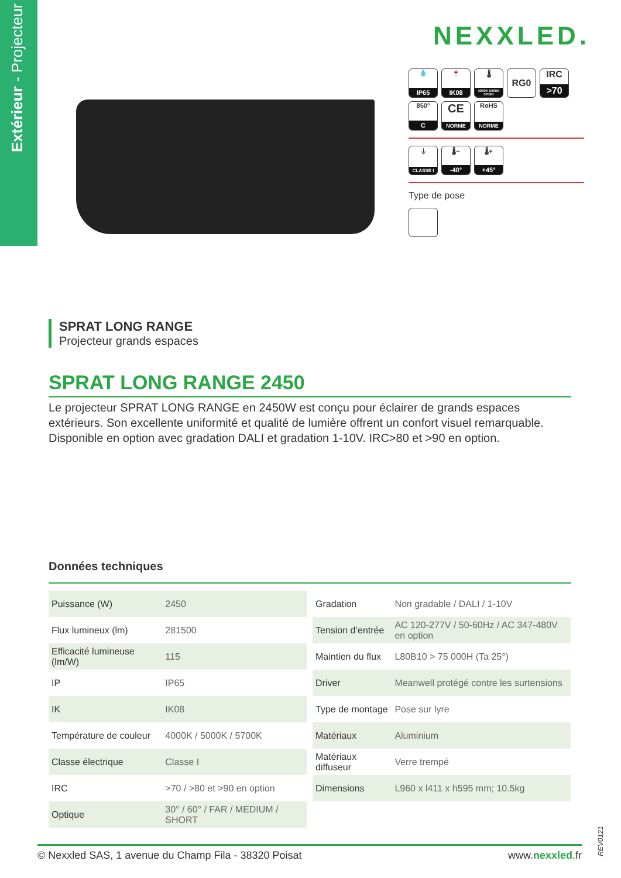Extérieur - Projecteur
NEXXLED.
💧 IP65 🍷 IK08
🌡 4000K 5000K 5700K
RG0
IRC >70
850° C
CE NORME
RoHS NORME
⏚ CLASSE I
🌡− -40° 🌡+ +45°
Type de pose
SPRAT LONG RANGE
Projecteur grands espaces
SPRAT LONG RANGE 2450
Le projecteur SPRAT LONG RANGE en 2450W est conçu pour éclairer de grands espaces extérieurs. Son excellente uniformité et qualité de lumière offrent un confort visuel remarquable. Disponible en option avec gradation DALI et gradation 1-10V. IRC>80 et >90 en option.
Données techniques
| Puissance (W) | 2450 |
| Flux lumineux (lm) | 281500 |
| Efficacité lumineuse (lm/W) | 115 |
| IP | IP65 |
| IK | IK08 |
| Température de couleur | 4000K / 5000K / 5700K |
| Classe électrique | Classe I |
| IRC | >70 / >80 et >90 en option |
| Optique | 30° / 60° / FAR / MEDIUM / SHORT |
| Gradation | Non gradable / DALI / 1-10V |
| Tension d’entrée | AC 120-277V / 50-60Hz / AC 347-480V en option |
| Maintien du flux | L80B10 > 75 000H (Ta 25°) |
| Driver | Meanwell protégé contre les surtensions |
| Type de montage | Pose sur lyre |
| Matériaux | Aluminium |
| Matériaux diffuseur | Verre trempé |
| Dimensions | L960 x l411 x h595 mm; 10.5kg |
REV0121
© Nexxled SAS, 1 avenue du Champ Fila - 38320 Poisat www.nexxled.fr